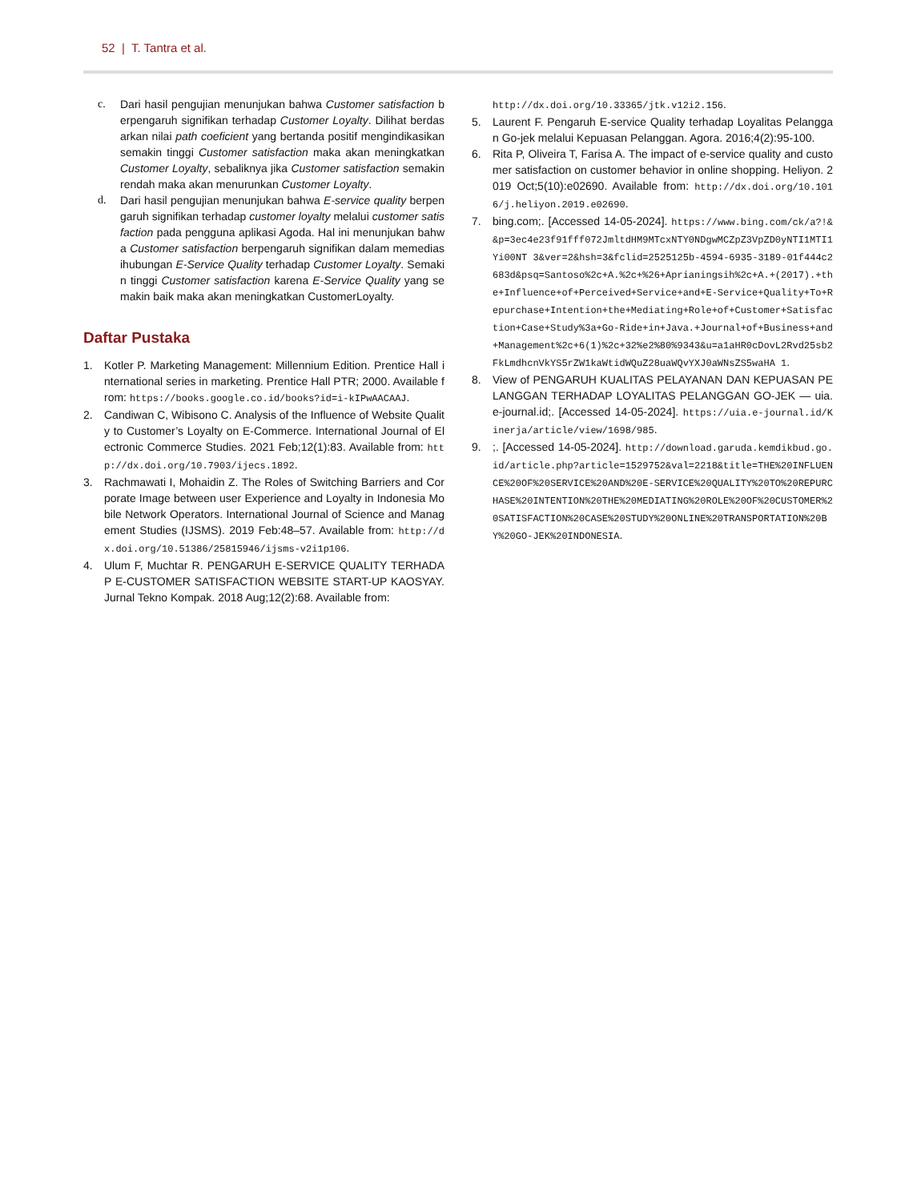52 | T. Tantra et al.
c. Dari hasil pengujian menunjukan bahwa Customer satisfaction berpengaruh signifikan terhadap Customer Loyalty. Dilihat berdasarkan nilai path coeficient yang bertanda positif mengindikasikan semakin tinggi Customer satisfaction maka akan meningkatkan Customer Loyalty, sebaliknya jika Customer satisfaction semakin rendah maka akan menurunkan Customer Loyalty.
d. Dari hasil pengujian menunjukan bahwa E-service quality berpengaruh signifikan terhadap customer loyalty melalui customer satisfaction pada pengguna aplikasi Agoda. Hal ini menunjukan bahwa Customer satisfaction berpengaruh signifikan dalam memediasihubungan E-Service Quality terhadap Customer Loyalty. Semakin tinggi Customer satisfaction karena E-Service Quality yang semakin baik maka akan meningkatkan CustomerLoyalty.
Daftar Pustaka
1. Kotler P. Marketing Management: Millennium Edition. Prentice Hall international series in marketing. Prentice Hall PTR; 2000. Available from: https://books.google.co.id/books?id=i-kIPwAACAAJ.
2. Candiwan C, Wibisono C. Analysis of the Influence of Website Quality to Customer’s Loyalty on E-Commerce. International Journal of Electronic Commerce Studies. 2021 Feb;12(1):83. Available from: http://dx.doi.org/10.7903/ijecs.1892.
3. Rachmawati I, Mohaidin Z. The Roles of Switching Barriers and Corporate Image between user Experience and Loyalty in Indonesia Mobile Network Operators. International Journal of Science and Management Studies (IJSMS). 2019 Feb:48–57. Available from: http://dx.doi.org/10.51386/25815946/ijsms-v2i1p106.
4. Ulum F, Muchtar R. PENGARUH E-SERVICE QUALITY TERHADAP E-CUSTOMER SATISFACTION WEBSITE START-UP KAOSYAY. Jurnal Tekno Kompak. 2018 Aug;12(2):68. Available from:
http://dx.doi.org/10.33365/jtk.v12i2.156.
5. Laurent F. Pengaruh E-service Quality terhadap Loyalitas Pelanggan Go-jek melalui Kepuasan Pelanggan. Agora. 2016;4(2):95-100.
6. Rita P, Oliveira T, Farisa A. The impact of e-service quality and customer satisfaction on customer behavior in online shopping. Heliyon. 2019 Oct;5(10):e02690. Available from: http://dx.doi.org/10.1016/j.heliyon.2019.e02690.
7. bing.com;. [Accessed 14-05-2024]. https://www.bing.com/ck/a?!&&p=3ec4e23f91fff072JmltdHM9MTcxNTY0NDgwMCZpZ3VpZD0yNTI1MTI1Yi00NT 3&ver=2&hsh=3&fclid=2525125b-4594-6935-3189-01f444c2683d&psq=Santoso%2c+A.%2c+%26+Aprianingsih%2c+A.+(2017).+the+Influence+of+Perceived+Service+and+E-Service+Quality+To+Repurchase+Intention+the+Mediating+Role+of+Customer+Satisfaction+Case+Study%3a+Go-Ride+in+Java.+Journal+of+Business+and+Management%2c+6(1)%2c+32%e2%80%9343&u=a1aHR0cDovL2Rvd25sb2FkLmdhcnVkYS5rZW1kaWtidWQuZ28uaWQvYXJ0aWNsZS5waHA 1.
8. View of PENGARUH KUALITAS PELAYANAN DAN KEPUASAN PELANGGAN TERHADAP LOYALITAS PELANGGAN GO-JEK — uia.e-journal.id;. [Accessed 14-05-2024]. https://uia.e-journal.id/Kinerja/article/view/1698/985.
9.;. [Accessed 14-05-2024]. http://download.garuda.kemdikbud.go.id/article.php?article=1529752&val=2218&title=THE%20INFLUENCE%20OF%20SERVICE%20AND%20E-SERVICE%20QUALITY%20TO%20REPURCHASE%20INTENTION%20THE%20MEDIATING%20ROLE%20OF%20CUSTOMER%20SATISFACTION%20CASE%20STUDY%20ONLINE%20TRANSPORTATION%20BY%20GO-JEK%20INDONESIA.